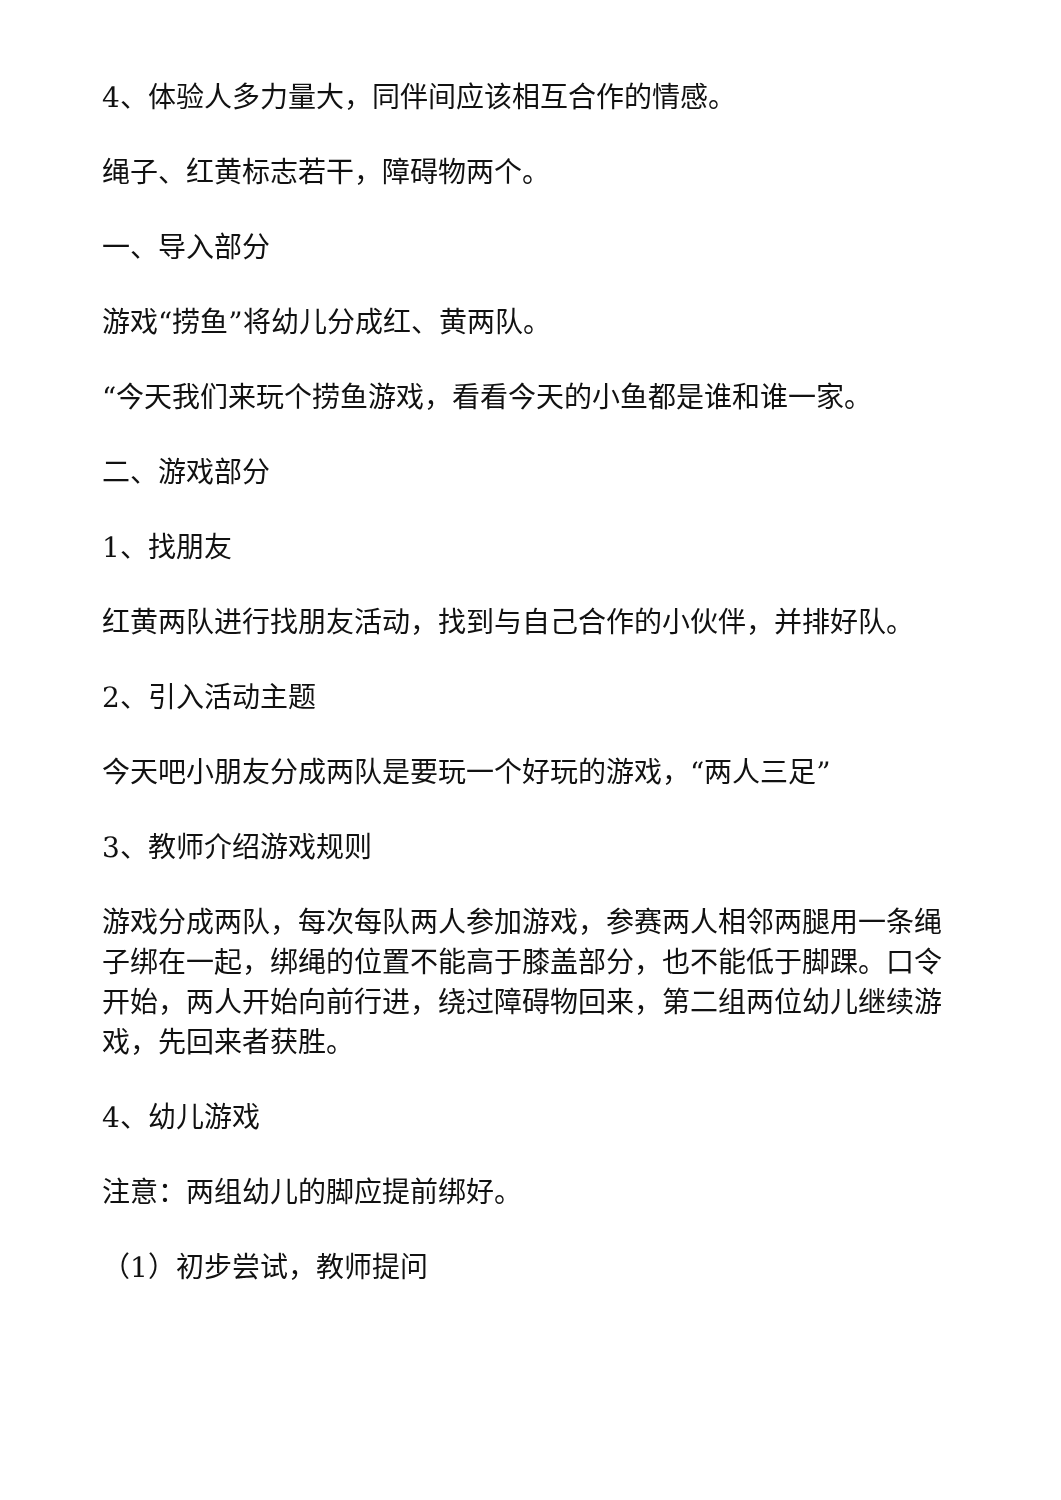4、体验人多力量大，同伴间应该相互合作的情感。
绳子、红黄标志若干，障碍物两个。
一、导入部分
游戏“捞鱼”将幼儿分成红、黄两队。
“今天我们来玩个捞鱼游戏，看看今天的小鱼都是谁和谁一家。
二、游戏部分
1、找朋友
红黄两队进行找朋友活动，找到与自己合作的小伙伴，并排好队。
2、引入活动主题
今天吧小朋友分成两队是要玩一个好玩的游戏，“两人三足”
3、教师介绍游戏规则
游戏分成两队，每次每队两人参加游戏，参赛两人相邻两腿用一条绳子绑在一起，绑绳的位置不能高于膝盖部分，也不能低于脚踝。口令开始，两人开始向前行进，绕过障碍物回来，第二组两位幼儿继续游戏，先回来者获胜。
4、幼儿游戏
注意：两组幼儿的脚应提前绑好。
（1）初步尝试，教师提问